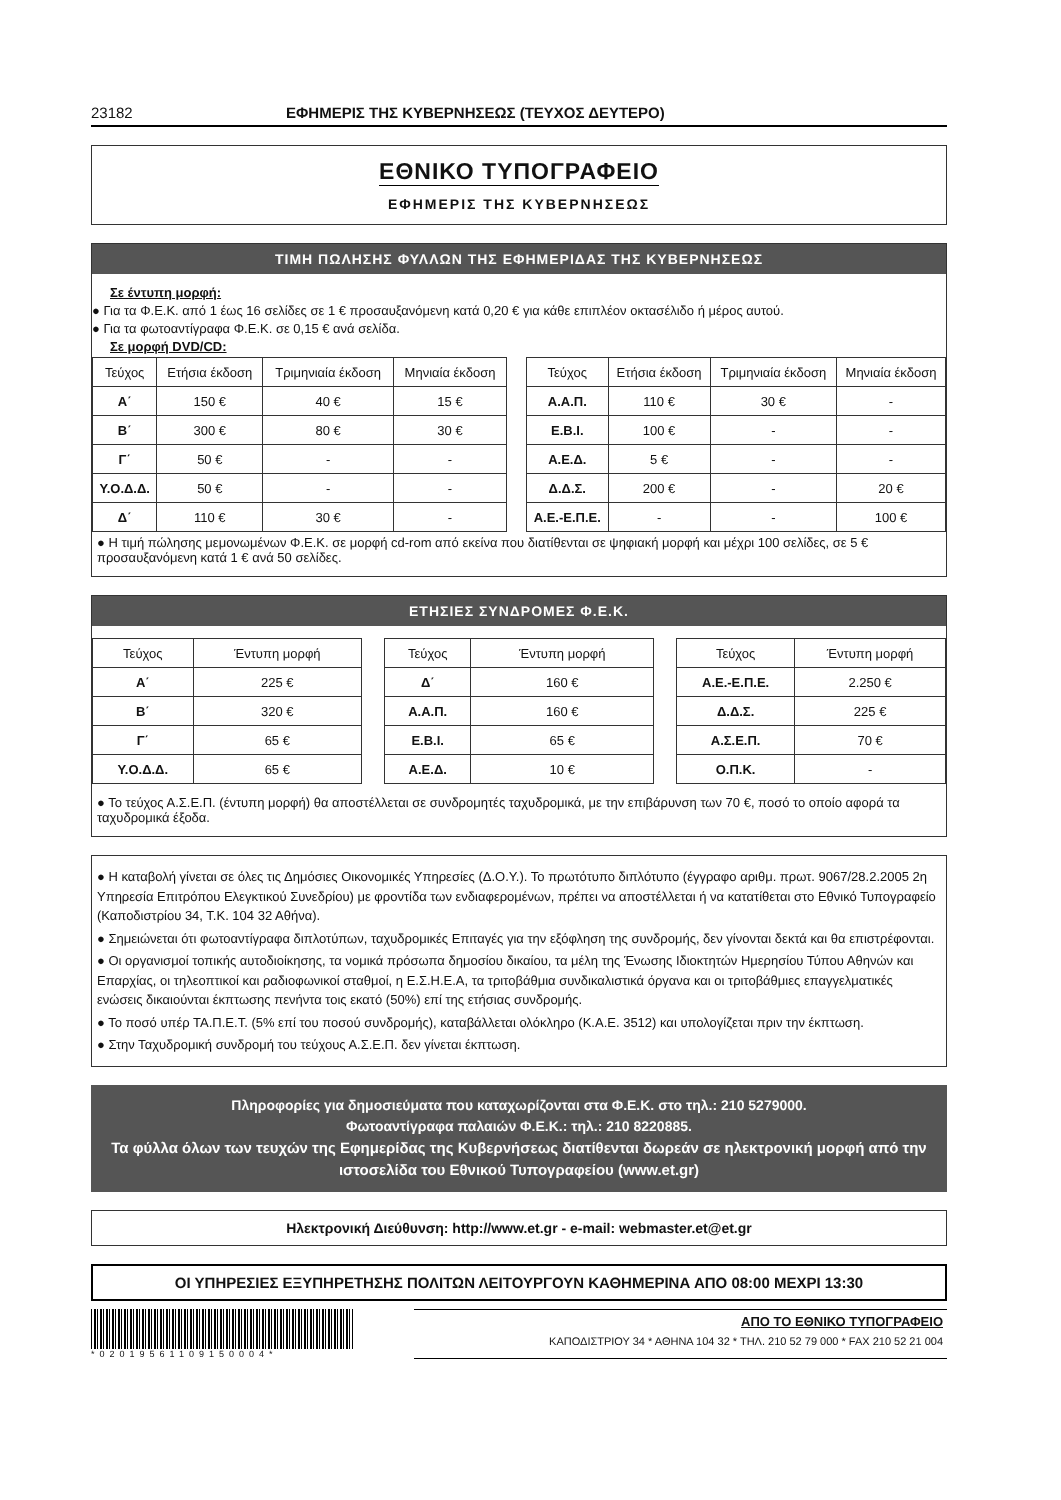23182 ΕΦΗΜΕΡΙΣ ΤΗΣ ΚΥΒΕΡΝΗΣΕΩΣ (ΤΕΥΧΟΣ ΔΕΥΤΕΡΟ)
ΕΘΝΙΚΟ ΤΥΠΟΓΡΑΦΕΙΟ
ΕΦΗΜΕΡΙΣ ΤΗΣ ΚΥΒΕΡΝΗΣΕΩΣ
ΤΙΜΗ ΠΩΛΗΣΗΣ ΦΥΛΛΩΝ ΤΗΣ ΕΦΗΜΕΡΙΔΑΣ ΤΗΣ ΚΥΒΕΡΝΗΣΕΩΣ
Σε έντυπη μορφή:
● Για τα Φ.Ε.Κ. από 1 έως 16 σελίδες σε 1 € προσαυξανόμενη κατά 0,20 € για κάθε επιπλέον οκτασέλιδο ή μέρος αυτού.
● Για τα φωτοαντίγραφα Φ.Ε.Κ. σε 0,15 € ανά σελίδα.
Σε μορφή DVD/CD:
| Τεύχος | Ετήσια έκδοση | Τριμηνιαία έκδοση | Μηνιαία έκδοση |
| --- | --- | --- | --- |
| Α΄ | 150 € | 40 € | 15 € |
| Β΄ | 300 € | 80 € | 30 € |
| Γ΄ | 50 € | - | - |
| Υ.Ο.Δ.Δ. | 50 € | - | - |
| Δ΄ | 110 € | 30 € | - |
| Τεύχος | Ετήσια έκδοση | Τριμηνιαία έκδοση | Μηνιαία έκδοση |
| --- | --- | --- | --- |
| Α.Α.Π. | 110 € | 30 € | - |
| Ε.Β.Ι. | 100 € | - | - |
| Α.Ε.Δ. | 5 € | - | - |
| Δ.Δ.Σ. | 200 € | - | 20 € |
| Α.Ε.-Ε.Π.Ε. | - | - | 100 € |
● Η τιμή πώλησης μεμονωμένων Φ.Ε.Κ. σε μορφή cd-rom από εκείνα που διατίθενται σε ψηφιακή μορφή και μέχρι 100 σελίδες, σε 5 € προσαυξανόμενη κατά 1 € ανά 50 σελίδες.
ΕΤΗΣΙΕΣ ΣΥΝΔΡΟΜΕΣ Φ.Ε.Κ.
| Τεύχος | Έντυπη μορφή |
| --- | --- |
| Α΄ | 225 € |
| Β΄ | 320 € |
| Γ΄ | 65 € |
| Υ.Ο.Δ.Δ. | 65 € |
| Τεύχος | Έντυπη μορφή |
| --- | --- |
| Δ΄ | 160 € |
| Α.Α.Π. | 160 € |
| Ε.Β.Ι. | 65 € |
| Α.Ε.Δ. | 10 € |
| Τεύχος | Έντυπη μορφή |
| --- | --- |
| Α.Ε.-Ε.Π.Ε. | 2.250 € |
| Δ.Δ.Σ. | 225 € |
| Α.Σ.Ε.Π. | 70 € |
| Ο.Π.Κ. | - |
● Το τεύχος Α.Σ.Ε.Π. (έντυπη μορφή) θα αποστέλλεται σε συνδρομητές ταχυδρομικά, με την επιβάρυνση των 70 €, ποσό το οποίο αφορά τα ταχυδρομικά έξοδα.
● Η καταβολή γίνεται σε όλες τις Δημόσιες Οικονομικές Υπηρεσίες (Δ.Ο.Υ.). Το πρωτότυπο διπλότυπο (έγγραφο αριθμ. πρωτ. 9067/28.2.2005 2η Υπηρεσία Επιτρόπου Ελεγκτικού Συνεδρίου) με φροντίδα των ενδιαφερομένων, πρέπει να αποστέλλεται ή να κατατίθεται στο Εθνικό Τυπογραφείο (Καποδιστρίου 34, Τ.Κ. 104 32 Αθήνα).
● Σημειώνεται ότι φωτοαντίγραφα διπλοτύπων, ταχυδρομικές Επιταγές για την εξόφληση της συνδρομής, δεν γίνονται δεκτά και θα επιστρέφονται.
● Οι οργανισμοί τοπικής αυτοδιοίκησης, τα νομικά πρόσωπα δημοσίου δικαίου, τα μέλη της Ένωσης Ιδιοκτητών Ημερησίου Τύπου Αθηνών και Επαρχίας, οι τηλεοπτικοί και ραδιοφωνικοί σταθμοί, η Ε.Σ.Η.Ε.Α, τα τριτοβάθμια συνδικαλιστικά όργανα και οι τριτοβάθμιες επαγγελματικές ενώσεις δικαιούνται έκπτωσης πενήντα τοις εκατό (50%) επί της ετήσιας συνδρομής.
● Το ποσό υπέρ ΤΑ.Π.Ε.Τ. (5% επί του ποσού συνδρομής), καταβάλλεται ολόκληρο (Κ.Α.Ε. 3512) και υπολογίζεται πριν την έκπτωση.
● Στην Ταχυδρομική συνδρομή του τεύχους Α.Σ.Ε.Π. δεν γίνεται έκπτωση.
Πληροφορίες για δημοσιεύματα που καταχωρίζονται στα Φ.Ε.Κ. στο τηλ.: 210 5279000.
Φωτοαντίγραφα παλαιών Φ.Ε.Κ.: τηλ.: 210 8220885.
Τα φύλλα όλων των τευχών της Εφημερίδας της Κυβερνήσεως διατίθενται δωρεάν σε ηλεκτρονική μορφή από την ιστοσελίδα του Εθνικού Τυπογραφείου (www.et.gr)
Ηλεκτρονική Διεύθυνση: http://www.et.gr - e-mail: webmaster.et@et.gr
ΟΙ ΥΠΗΡΕΣΙΕΣ ΕΞΥΠΗΡΕΤΗΣΗΣ ΠΟΛΙΤΩΝ ΛΕΙΤΟΥΡΓΟΥΝ ΚΑΘΗΜΕΡΙΝΑ ΑΠΟ 08:00 ΜΕΧΡΙ 13:30
*02019561109150004*
ΑΠΟ ΤΟ ΕΘΝΙΚΟ ΤΥΠΟΓΡΑΦΕΙΟ
ΚΑΠΟΔΙΣΤΡΙΟΥ 34 * ΑΘΗΝΑ 104 32 * ΤΗΛ. 210 52 79 000 * FAX 210 52 21 004